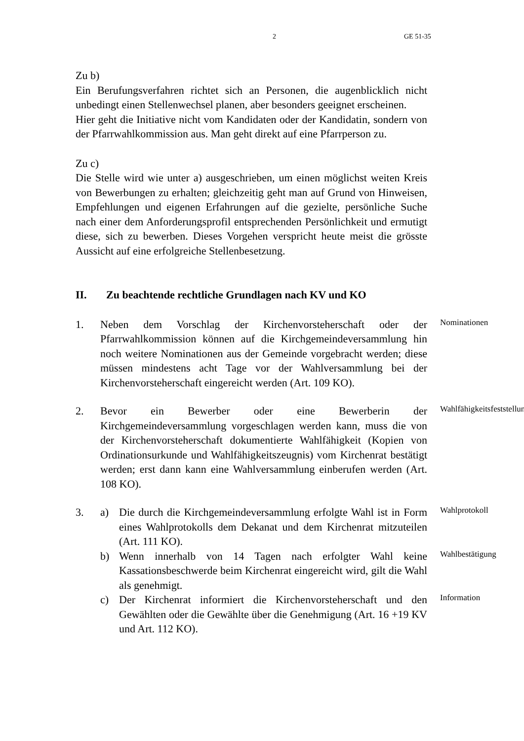2 GE 51-35
Zu b)
Ein Berufungsverfahren richtet sich an Personen, die augenblicklich nicht unbedingt einen Stellenwechsel planen, aber besonders geeignet erscheinen.
Hier geht die Initiative nicht vom Kandidaten oder der Kandidatin, sondern von der Pfarrwahlkommission aus. Man geht direkt auf eine Pfarrperson zu.
Zu c)
Die Stelle wird wie unter a) ausgeschrieben, um einen möglichst weiten Kreis von Bewerbungen zu erhalten; gleichzeitig geht man auf Grund von Hinweisen, Empfehlungen und eigenen Erfahrungen auf die gezielte, persönliche Suche nach einer dem Anforderungsprofil entsprechenden Persönlichkeit und ermutigt diese, sich zu bewerben. Dieses Vorgehen verspricht heute meist die grösste Aussicht auf eine erfolgreiche Stellenbesetzung.
II. Zu beachtende rechtliche Grundlagen nach KV und KO
1. Neben dem Vorschlag der Kirchenvorsteherschaft oder der Pfarrwahlkommission können auf die Kirchgemeindeversammlung hin noch weitere Nominationen aus der Gemeinde vorgebracht werden; diese müssen mindestens acht Tage vor der Wahlversammlung bei der Kirchenvorsteherschaft eingereicht werden (Art. 109 KO).
Nominationen
2. Bevor ein Bewerber oder eine Bewerberin der Kirchgemeindeversammlung vorgeschlagen werden kann, muss die von der Kirchenvorsteherschaft dokumentierte Wahlfähigkeit (Kopien von Ordinationsurkunde und Wahlfähigkeitszeugnis) vom Kirchenrat bestätigt werden; erst dann kann eine Wahlversammlung einberufen werden (Art. 108 KO).
Wahlfähigkeitsfeststellung
3. a) Die durch die Kirchgemeindeversammlung erfolgte Wahl ist in Form eines Wahlprotokolls dem Dekanat und dem Kirchenrat mitzuteilen (Art. 111 KO).
Wahlprotokoll
b) Wenn innerhalb von 14 Tagen nach erfolgter Wahl keine Kassationsbeschwerde beim Kirchenrat eingereicht wird, gilt die Wahl als genehmigt.
Wahlbestätigung
c) Der Kirchenrat informiert die Kirchenvorsteherschaft und den Gewählten oder die Gewählte über die Genehmigung (Art. 16 +19 KV und Art. 112 KO).
Information